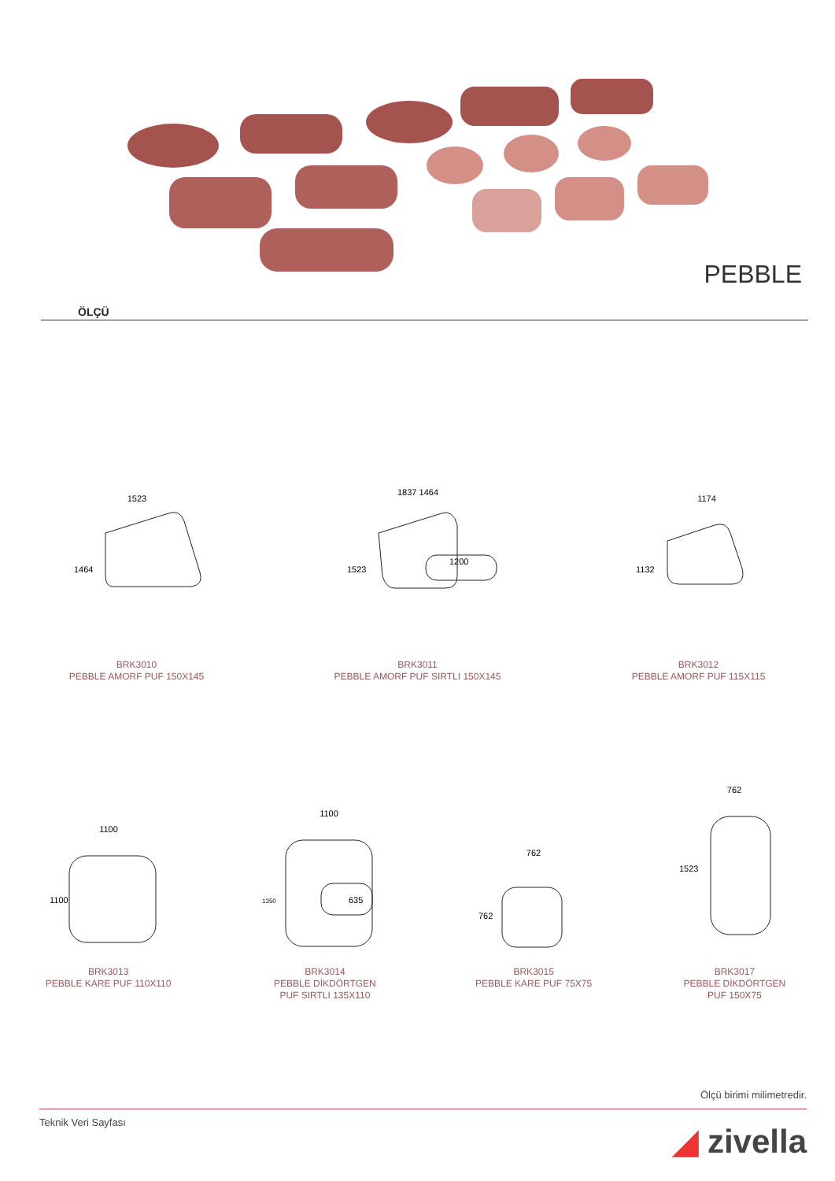PEBBLE
ÖLÇÜ
1523
1464
BRK3010
PEBBLE AMORF PUF 150X145
1837 1464
1523
1200
BRK3011
PEBBLE AMORF PUF SIRTLI 150X145
1174
1132
BRK3012
PEBBLE AMORF PUF 115X115
1100
1100
BRK3013
PEBBLE KARE PUF 110X110
1100
1350
635
BRK3014
PEBBLE DİKDÖRTGEN
PUF SIRTLI 135X110
762
762
BRK3015
PEBBLE KARE PUF 75X75
762
1523
BRK3017
PEBBLE DİKDÖRTGEN
PUF 150X75
Ölçü birimi milimetredir.
Teknik Veri Sayfası ◢ zivella